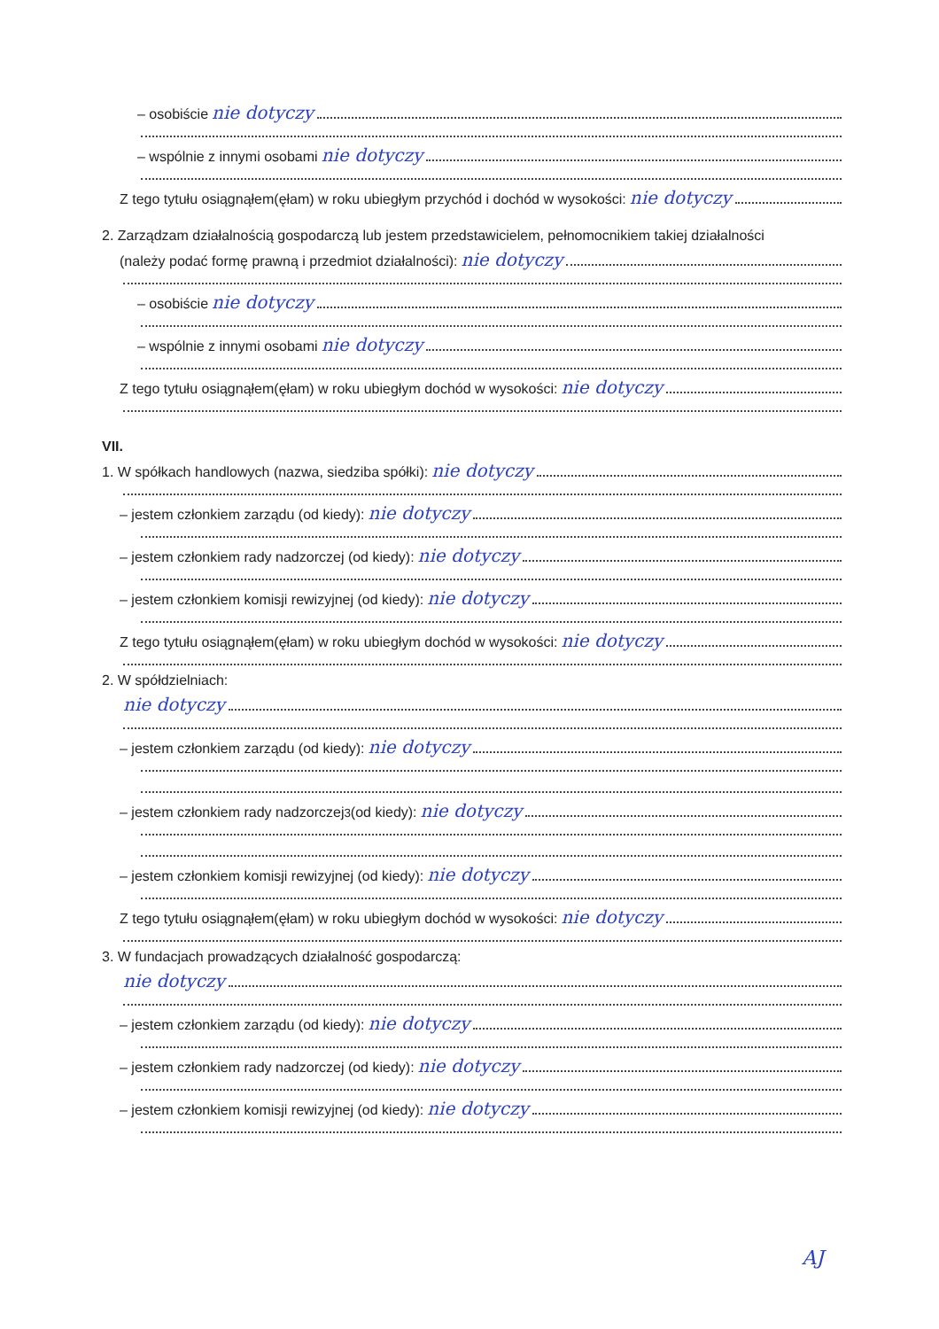– osobiście nie dotyczy
– wspólnie z innymi osobami nie dotyczy
Z tego tytułu osiągnąłem(ęłam) w roku ubiegłym przychód i dochód w wysokości: nie dotyczy
2. Zarządzam działalnością gospodarczą lub jestem przedstawicielem, pełnomocnikiem takiej działalności
(należy podać formę prawną i przedmiot działalności): nie dotyczy
– osobiście nie dotyczy
– wspólnie z innymi osobami nie dotyczy
Z tego tytułu osiągnąłem(ęłam) w roku ubiegłym dochód w wysokości: nie dotyczy
VII.
1. W spółkach handlowych (nazwa, siedziba spółki): nie dotyczy
– jestem członkiem zarządu (od kiedy): nie dotyczy
– jestem członkiem rady nadzorczej (od kiedy): nie dotyczy
– jestem członkiem komisji rewizyjnej (od kiedy): nie dotyczy
Z tego tytułu osiągnąłem(ęłam) w roku ubiegłym dochód w wysokości: nie dotyczy
2. W spółdzielniach:
nie dotyczy
– jestem członkiem zarządu (od kiedy): nie dotyczy
– jestem członkiem rady nadzorczej<sup>3</sup> (od kiedy): nie dotyczy
– jestem członkiem komisji rewizyjnej (od kiedy): nie dotyczy
Z tego tytułu osiągnąłem(ęłam) w roku ubiegłym dochód w wysokości: nie dotyczy
3. W fundacjach prowadzących działalność gospodarczą:
nie dotyczy
– jestem członkiem zarządu (od kiedy): nie dotyczy
– jestem członkiem rady nadzorczej (od kiedy): nie dotyczy
– jestem członkiem komisji rewizyjnej (od kiedy): nie dotyczy
AJ